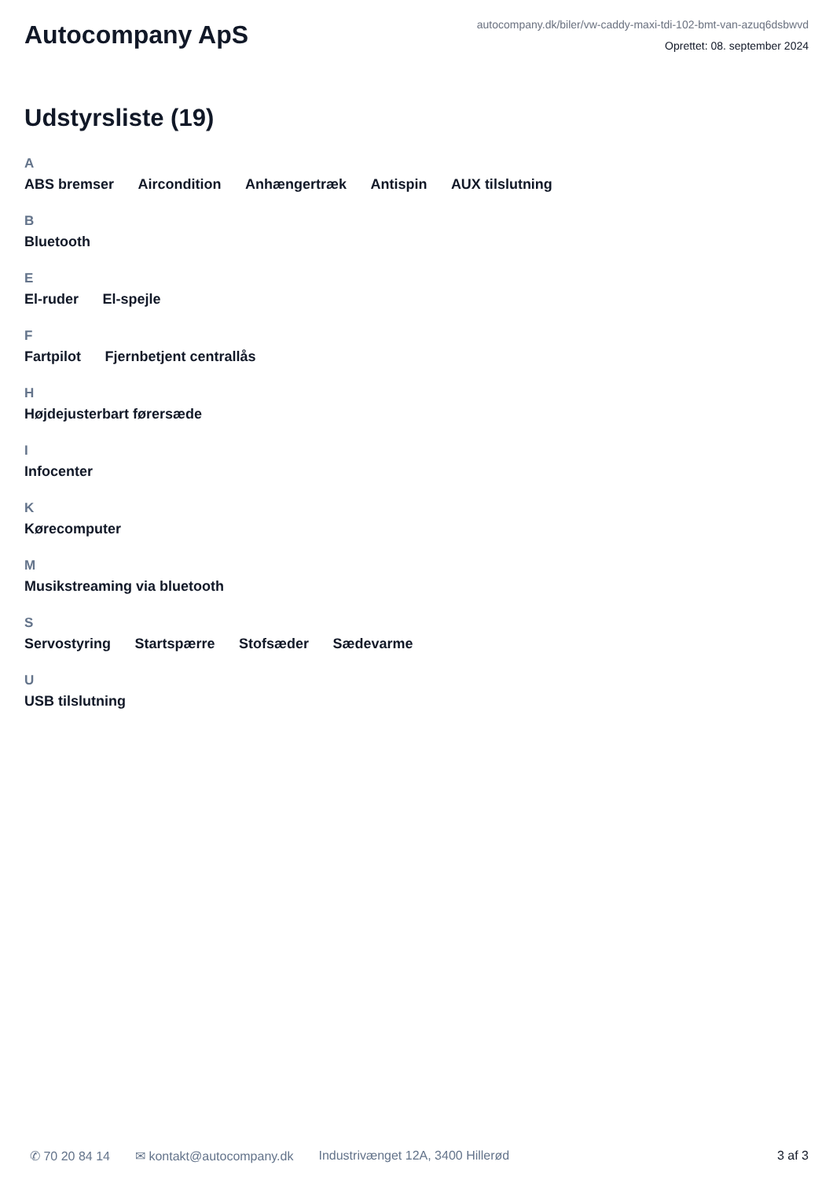Autocompany ApS
autocompany.dk/biler/vw-caddy-maxi-tdi-102-bmt-van-azuq6dsbwvd
Oprettet: 08. september 2024
Udstyrsliste (19)
A
ABS bremser Aircondition Anhængertræk Antispin AUX tilslutning
B
Bluetooth
E
El-ruder El-spejle
F
Fartpilot Fjernbetjent centrallås
H
Højdejusterbart førersæde
I
Infocenter
K
Kørecomputer
M
Musikstreaming via bluetooth
S
Servostyring Startspærre Stofsæder Sædevarme
U
USB tilslutning
✆ 70 20 84 14 ✉ kontakt@autocompany.dk Industrivænget 12A, 3400 Hillerød 3 af 3